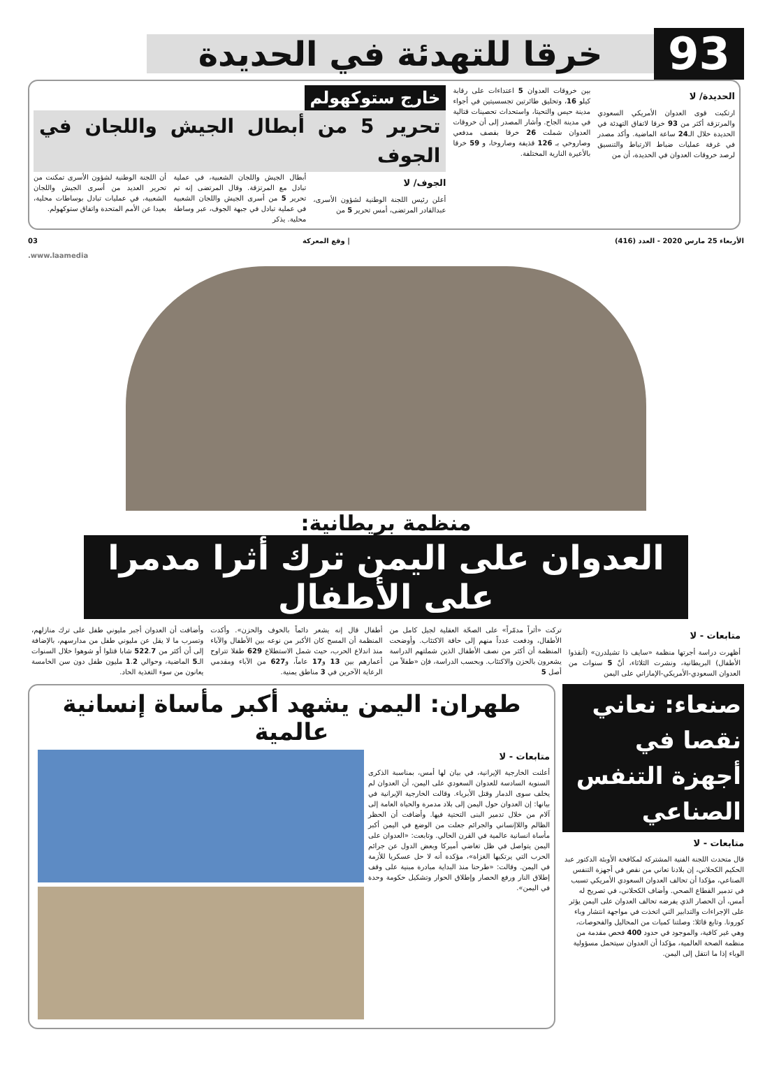93
خرقا للتهدئة في الحديدة
الحديدة/ لا
ارتكبت قوى العدوان الأمريكي السعودي والمرتزقة أكثر من 93 خرقا لاتفاق التهدئة في الحديدة خلال الـ24 ساعة الماضية. وأكد مصدر في غرفة عمليات ضباط الارتباط والتنسيق لرصد خروقات العدوان في الحديدة، أن من
بين خروقات العدوان 5 اعتداءات على رقابة كيلو 16، وتحليق طائرتين تجسسيتين في أجواء مدينة حيس والتحيتا، واستحداث تحصينات قتالية في مدينة الجاح. وأشار المصدر إلى أن خروقات العدوان شملت 26 خرقا بقصف مدفعي وصاروخي بـ 126 قذيفة وصاروخا، و 59 خرقا بالأعيرة النارية المختلفة.
خارج ستوكهولم
تحرير 5 من أبطال الجيش واللجان في الجوف
الجوف/ لا
أعلن رئيس اللجنة الوطنية لشؤون الأسرى، عبدالقادر المرتضى، أمس تحرير 5 من
أبطال الجيش واللجان الشعبية، في عملية تبادل مع المرتزقة. وقال المرتضى إنه تم تحرير 5 من أسرى الجيش واللجان الشعبية في عملية تبادل في جبهة الجوف، عبر وساطة محلية. يذكر
أن اللجنة الوطنية لشؤون الأسرى تمكنت من تحرير العديد من أسرى الجيش واللجان الشعبية، في عمليات تبادل بوساطات محلية، بعيدا عن الأمم المتحدة واتفاق ستوكهولم.
الأربعاء 25 مارس 2020 - العدد (416) | وقع المعركة 03
www.laamedia.
منظمة بريطانية:
العدوان على اليمن ترك أثرا مدمرا على الأطفال
متابعات - لا
أظهرت دراسة أجرتها منظمة «سايف ذا تشيلدرن» (أنقذوا الأطفال) البريطانية، ونشرت الثلاثاء، أنّ 5 سنوات من العدوان السعودي-الأمريكي-الإماراتي على اليمن
تركت «أثراً مدمّراً» على الصحّة العقلية لجيل كامل من الأطفال، ودفعت عدداً منهم إلى حافة الاكتئاب. وأوضحت المنظمة أن أكثر من نصف الأطفال الذين شملتهم الدراسة يشعرون بالحزن والاكتئاب. وبحسب الدراسة، فإن «طفلاً من أصل 5
أطفال قال إنه يشعر دائماً بالخوف والحزن». وأكدت المنظمة أن المسح كان الأكبر من نوعه بين الأطفال والآباء منذ اندلاع الحرب، حيث شمل الاستطلاع 629 طفلا تتراوح أعمارهم بين 13 و17 عاماً، و627 من الآباء ومقدمي الرعاية الآخرين في 3 مناطق يمنية.
وأضافت أن العدوان أجبر مليوني طفل على ترك منازلهم، وتسرب ما لا يقل عن مليوني طفل من مدارسهم، بالإضافة إلى أن أكثر من 522.7 شابا قتلوا أو شوهوا خلال السنوات الـ5 الماضية، وحوالي 1.2 مليون طفل دون سن الخامسة يعانون من سوء التغذية الحاد.
صنعاء: نعاني نقصا في أجهزة التنفس الصناعي
متابعات - لا
قال متحدث اللجنة الفنية المشتركة لمكافحة الأوبئة الدكتور عبد الحكيم الكحلاني، إن بلادنا تعاني من نقص في أجهزة التنفس الصناعي، مؤكدا أن تحالف العدوان السعودي الأمريكي تسبب في تدمير القطاع الصحي. وأضاف الكحلاني، في تصريح له أمس، أن الحصار الذي يفرضه تحالف العدوان على اليمن يؤثر على الإجراءات والتدابير التي اتخذت في مواجهة انتشار وباء كورونا. وتابع قائلا: وصلتنا كميات من المحاليل والفحوصات، وهي غير كافية، والموجود في حدود 400 فحص مقدمة من منظمة الصحة العالمية، مؤكدا أن العدوان سيتحمل مسؤولية الوباء إذا ما انتقل إلى اليمن.
طهران: اليمن يشهد أكبر مأساة إنسانية عالمية
متابعات - لا
أعلنت الخارجية الإيرانية، في بيان لها أمس، بمناسبة الذكرى السنوية السادسة للعدوان السعودي على اليمن، أن العدوان لم يخلف سوى الدمار وقتل الأبرياء. وقالت الخارجية الإيرانية في بيانها: إن العدوان حول اليمن إلى بلاد مدمرة والحياة العامة إلى آلام من خلال تدمير البنى التحتية فيها. وأضافت أن الحظر الظالم واللاإنساني والجرائم جعلت من الوضع في اليمن أكبر مأساة انسانية عالمية في القرن الحالي. وتابعت: «العدوان على اليمن يتواصل في ظل تغاضي أميركا وبعض الدول عن جرائم الحرب التي يرتكبها الغزاة»، مؤكدة أنه لا حل عسكريا للأزمة في اليمن. وقالت: «طرحنا منذ البداية مبادرة مبنية على وقف إطلاق النار ورفع الحصار وإطلاق الحوار وتشكيل حكومة وحدة في اليمن».